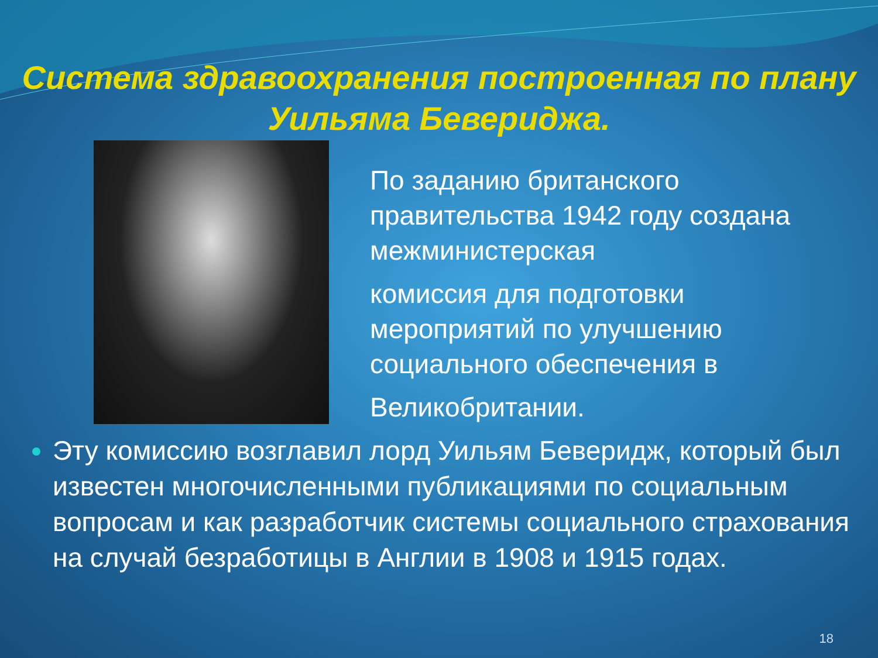Система здравоохранения построенная по плану Уильяма Бевериджа.
По заданию британского правительства 1942 году создана межминистерская
комиссия для подготовки мероприятий по улучшению социального обеспечения в
Великобритании.
Эту комиссию возглавил лорд Уильям Беверидж, который был известен многочисленными публикациями по социальным вопросам и как разработчик системы социального страхования на случай безработицы в Англии в 1908 и 1915 годах.
18